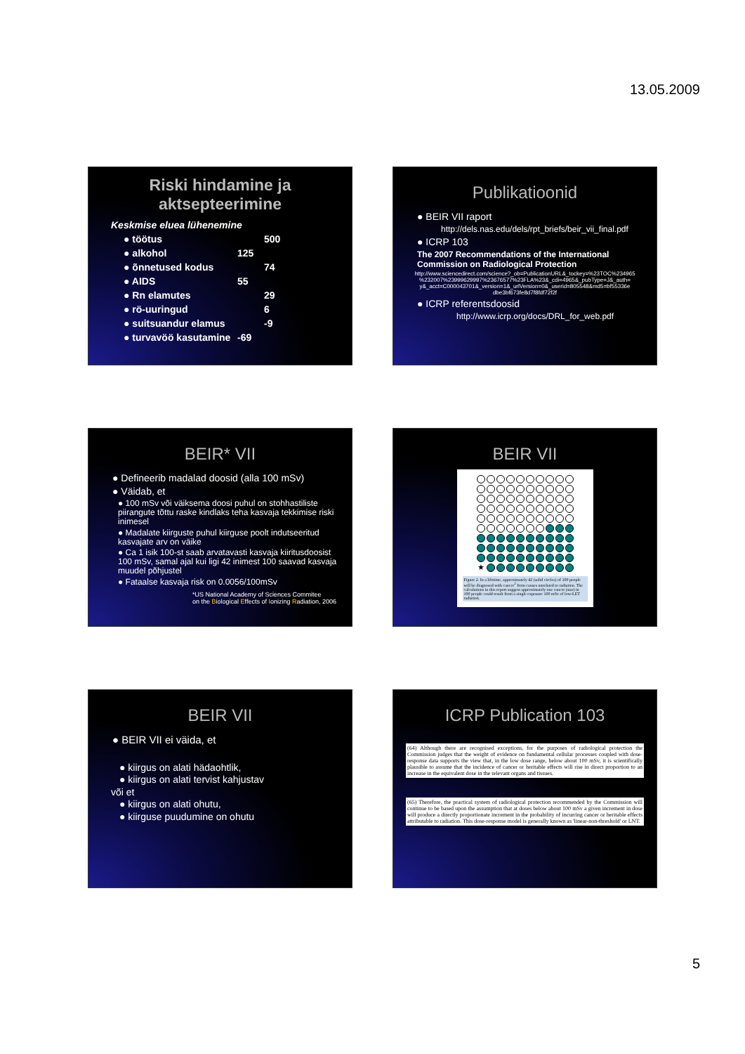13.05.2009
Riski hindamine ja aktsepteerimine
Keskmise eluea lühenemine
● töötus 500
● alkohol 125
● õnnetused kodus 74
● AIDS 55
● Rn elamutes 29
● rö-uuringud 6
● suitsuandur elamus -9
● turvavöö kasutamine -69
Publikatioonid
● BEIR VII raport
http://dels.nas.edu/dels/rpt_briefs/beir_vii_final.pdf
● ICRP 103
The 2007 Recommendations of the International Commission on Radiological Protection
http://www.sciencedirect.com/science?_ob=PublicationURL&_tockey=%23TOC%234965 %232007%23999629997%23676577%23FLA%23&_cdi=4965&_pubType=J&_auth= y&_acct=C000043701&_version=1&_urlVersion=0&_userid=805548&md5=bf55336e dbe3bf673fe8d7f8fdf72f2f
● ICRP referentsdoosid
http://www.icrp.org/docs/DRL_for_web.pdf
BEIR* VII
● Defineerib madalad doosid (alla 100 mSv)
● Väidab, et
● 100 mSv või väiksema doosi puhul on stohhastiliste piirangute tõttu raske kindlaks teha kasvaja tekkimise riski inimesel
● Madalate kiirguste puhul kiirguse poolt indutseeritud kasvajate arv on väike
● Ca 1 isik 100-st saab arvatavasti kasvaja kiiritusdoosist 100 mSv, samal ajal kui ligi 42 inimest 100 saavad kasvaja muudel põhjustel
● Fataalse kasvaja risk on 0.0056/100mSv
*US National Academy of Sciences Commitee
on the Biological Effects of Ionizing Radiation, 2006
BEIR VII
★
Figure 2. In a lifetime, approximately 42 (solid circles) of 100 people will be diagnosed with cancer<sup>2</sup> from causes unrelated to radiation. The calculations in this report suggest approximately one cancer (star) in 100 people could result from a single exposure 100 mSv of low-LET radiation.
BEIR VII
● BEIR VII ei väida, et
● kiirgus on alati hädaohtlik,
● kiirgus on alati tervist kahjustav
või et
● kiirgus on alati ohutu,
● kiirguse puudumine on ohutu
ICRP Publication 103
(64) Although there are recognised exceptions, for the purposes of radiological protection the Commission judges that the weight of evidence on fundamental cellular processes coupled with dose-response data supports the view that, in the low dose range, below about 100 mSv, it is scientifically plausible to assume that the incidence of cancer or heritable effects will rise in direct proportion to an increase in the equivalent dose in the relevant organs and tissues.
(65) Therefore, the practical system of radiological protection recommended by the Commission will continue to be based upon the assumption that at doses below about 100 mSv a given increment in dose will produce a directly proportionate increment in the probability of incurring cancer or heritable effects attributable to radiation. This dose-response model is generally known as 'linear-non-threshold' or LNT.
5